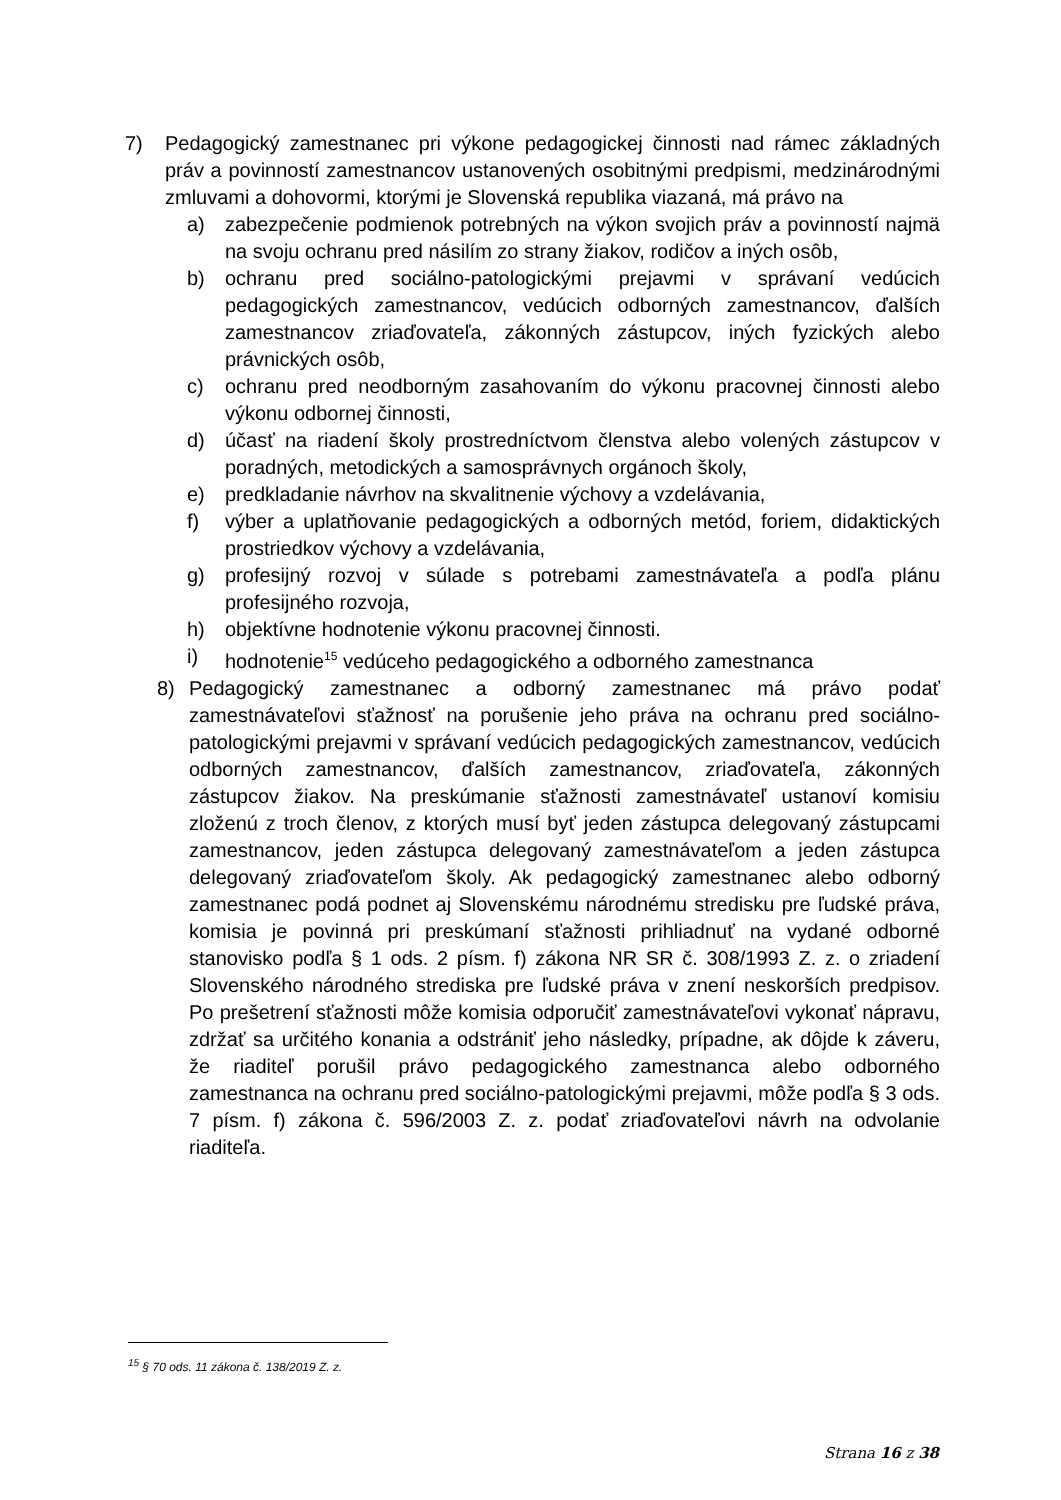7) Pedagogický zamestnanec pri výkone pedagogickej činnosti nad rámec základných práv a povinností zamestnancov ustanovených osobitnými predpismi, medzinárodnými zmluvami a dohovormi, ktorými je Slovenská republika viazaná, má právo na
a) zabezpečenie podmienok potrebných na výkon svojich práv a povinností najmä na svoju ochranu pred násilím zo strany žiakov, rodičov a iných osôb,
b) ochranu pred sociálno-patologickými prejavmi v správaní vedúcich pedagogických zamestnancov, vedúcich odborných zamestnancov, ďalších zamestnancov zriaďovateľa, zákonných zástupcov, iných fyzických alebo právnických osôb,
c) ochranu pred neodborným zasahovaním do výkonu pracovnej činnosti alebo výkonu odbornej činnosti,
d) účasť na riadení školy prostredníctvom členstva alebo volených zástupcov v poradných, metodických a samosprávnych orgánoch školy,
e) predkladanie návrhov na skvalitnenie výchovy a vzdelávania,
f) výber a uplatňovanie pedagogických a odborných metód, foriem, didaktických prostriedkov výchovy a vzdelávania,
g) profesijný rozvoj v súlade s potrebami zamestnávateľa a podľa plánu profesijného rozvoja,
h) objektívne hodnotenie výkonu pracovnej činnosti.
i) hodnotenie<sup>15</sup> vedúceho pedagogického a odborného zamestnanca
8) Pedagogický zamestnanec a odborný zamestnanec má právo podať zamestnávateľovi sťažnosť na porušenie jeho práva na ochranu pred sociálno-patologickými prejavmi v správaní vedúcich pedagogických zamestnancov, vedúcich odborných zamestnancov, ďalších zamestnancov, zriaďovateľa, zákonných zástupcov žiakov. Na preskúmanie sťažnosti zamestnávateľ ustanoví komisiu zloženú z troch členov, z ktorých musí byť jeden zástupca delegovaný zástupcami zamestnancov, jeden zástupca delegovaný zamestnávateľom a jeden zástupca delegovaný zriaďovateľom školy. Ak pedagogický zamestnanec alebo odborný zamestnanec podá podnet aj Slovenskému národnému stredisku pre ľudské práva, komisia je povinná pri preskúmaní sťažnosti prihliadnuť na vydané odborné stanovisko podľa § 1 ods. 2 písm. f) zákona NR SR č. 308/1993 Z. z. o zriadení Slovenského národného strediska pre ľudské práva v znení neskorších predpisov. Po prešetrení sťažnosti môže komisia odporučiť zamestnávateľovi vykonať nápravu, zdržať sa určitého konania a odstrániť jeho následky, prípadne, ak dôjde k záveru, že riaditeľ porušil právo pedagogického zamestnanca alebo odborného zamestnanca na ochranu pred sociálno-patologickými prejavmi, môže podľa § 3 ods. 7 písm. f) zákona č. 596/2003 Z. z. podať zriaďovateľovi návrh na odvolanie riaditeľa.
<sup>15</sup> § 70 ods. 11 zákona č. 138/2019 Z. z.
Strana 16 z 38